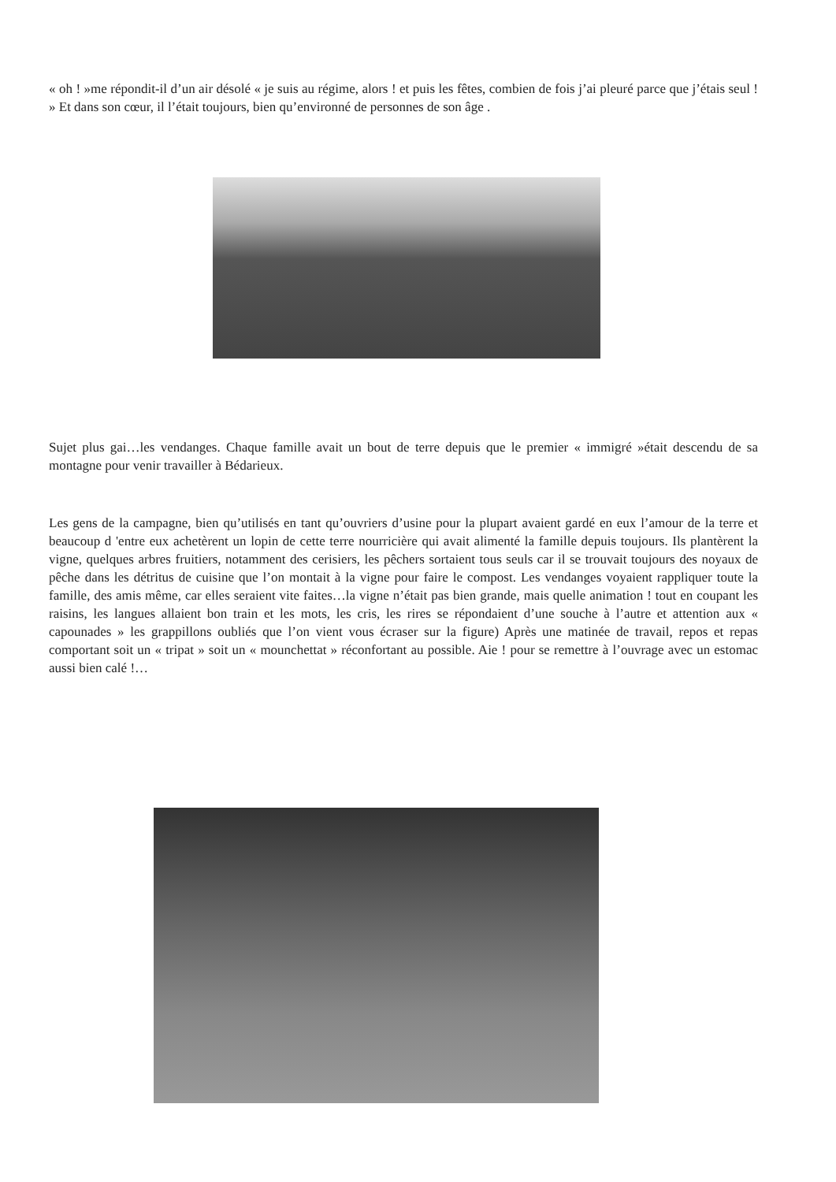« oh ! »me répondit-il d’un air désolé « je suis au régime, alors ! et puis les fêtes, combien de fois j’ai pleuré parce que j’étais seul ! » Et dans son cœur, il l’était toujours, bien qu’environné de personnes de son âge .
Sujet plus gai…les vendanges. Chaque famille avait un bout de terre depuis que le premier « immigré »était descendu de sa montagne pour venir travailler à Bédarieux.
Les gens de la campagne, bien qu’utilisés en tant qu’ouvriers d’usine pour la plupart avaient gardé en eux l’amour de la terre et beaucoup d 'entre eux achetèrent un lopin de cette terre nourricière qui avait alimenté la famille depuis toujours. Ils plantèrent la vigne, quelques arbres fruitiers, notamment des cerisiers, les pêchers sortaient tous seuls car il se trouvait toujours des noyaux de pêche dans les détritus de cuisine que l’on montait à la vigne pour faire le compost. Les vendanges voyaient rappliquer toute la famille, des amis même, car elles seraient vite faites…la vigne n’était pas bien grande, mais quelle animation ! tout en coupant les raisins, les langues allaient bon train et les mots, les cris, les rires se répondaient d’une souche à l’autre et attention aux « capounades » les grappillons oubliés que l’on vient vous écraser sur la figure) Après une matinée de travail, repos et repas comportant soit un « tripat » soit un « mounchettat » réconfortant au possible. Aie ! pour se remettre à l’ouvrage avec un estomac aussi bien calé !…